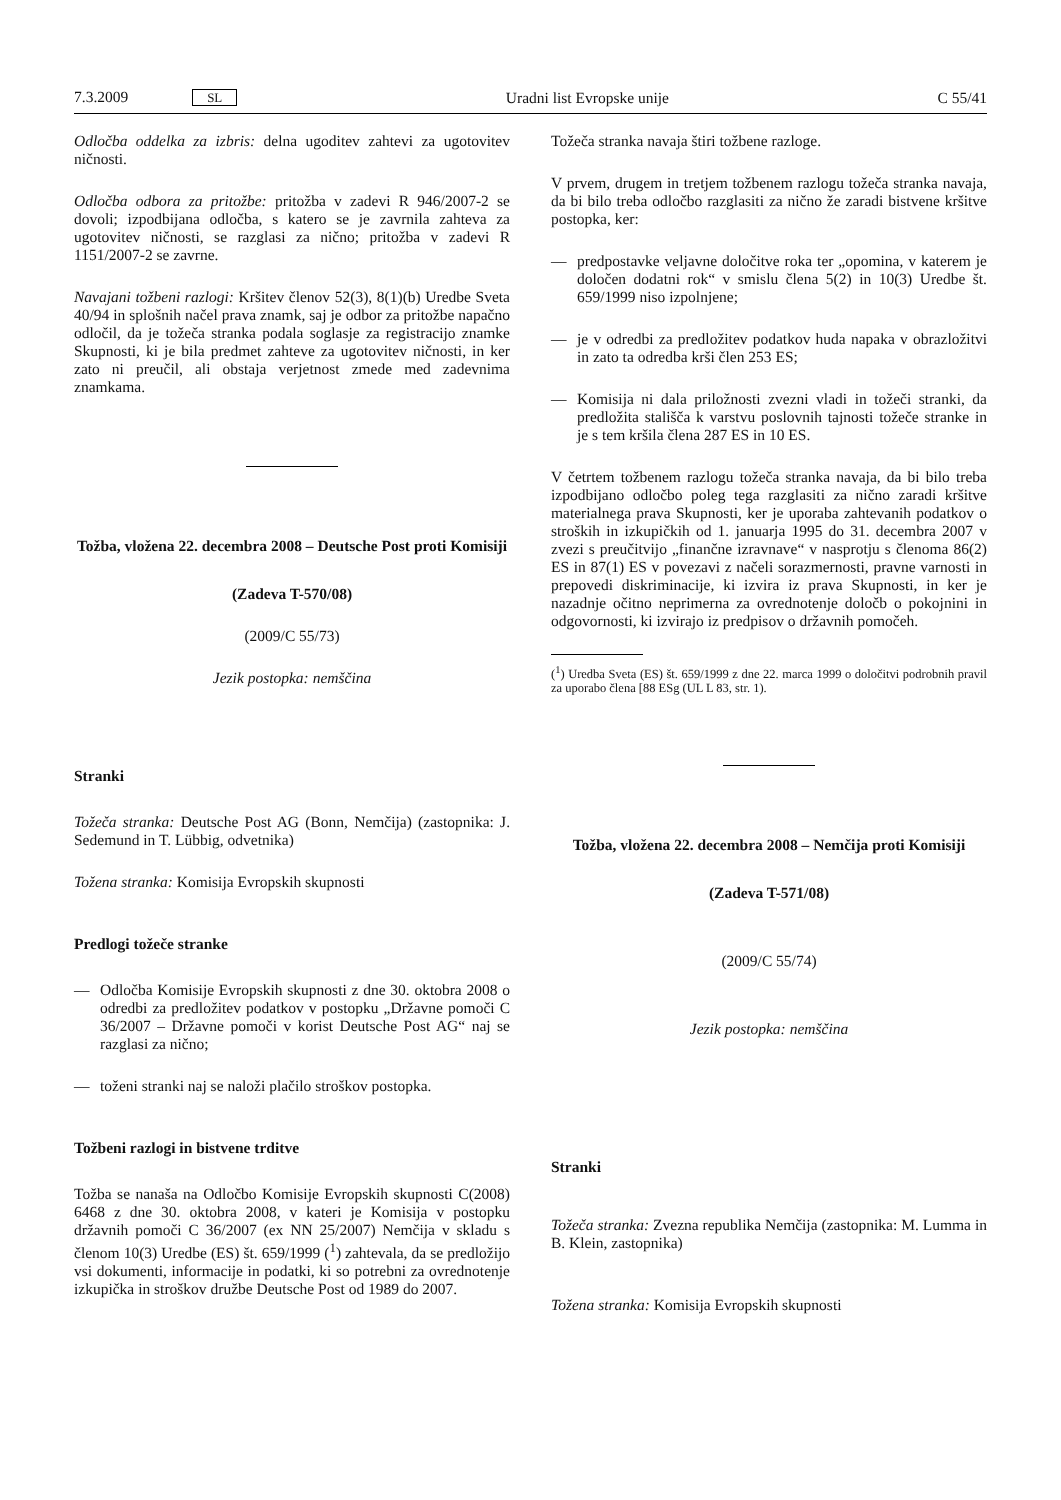7.3.2009 SL Uradni list Evropske unije C 55/41
Odločba oddelka za izbris: delna ugoditev zahtevi za ugotovitev ničnosti.
Odločba odbora za pritožbe: pritožba v zadevi R 946/2007-2 se dovoli; izpodbijana odločba, s katero se je zavrnila zahteva za ugotovitev ničnosti, se razglasi za nično; pritožba v zadevi R 1151/2007-2 se zavrne.
Navajani tožbeni razlogi: Kršitev členov 52(3), 8(1)(b) Uredbe Sveta 40/94 in splošnih načel prava znamk, saj je odbor za pritožbe napačno odločil, da je tožeča stranka podala soglasje za registracijo znamke Skupnosti, ki je bila predmet zahteve za ugotovitev ničnosti, in ker zato ni preučil, ali obstaja verjetnost zmede med zadevnima znamkama.
Tožba, vložena 22. decembra 2008 – Deutsche Post proti Komisiji
(Zadeva T-570/08)
(2009/C 55/73)
Jezik postopka: nemščina
Stranki
Tožeča stranka: Deutsche Post AG (Bonn, Nemčija) (zastopnika: J. Sedemund in T. Lübbig, odvetnika)
Tožena stranka: Komisija Evropskih skupnosti
Predlogi tožeče stranke
— Odločba Komisije Evropskih skupnosti z dne 30. oktobra 2008 o odredbi za predložitev podatkov v postopku „Državne pomoči C 36/2007 – Državne pomoči v korist Deutsche Post AG“ naj se razglasi za nično;
— toženi stranki naj se naloži plačilo stroškov postopka.
Tožbeni razlogi in bistvene trditve
Tožba se nanaša na Odločbo Komisije Evropskih skupnosti C(2008) 6468 z dne 30. oktobra 2008, v kateri je Komisija v postopku državnih pomoči C 36/2007 (ex NN 25/2007) Nemčija v skladu s členom 10(3) Uredbe (ES) št. 659/1999 (<sup>1</sup>) zahtevala, da se predložijo vsi dokumenti, informacije in podatki, ki so potrebni za ovrednotenje izkupička in stroškov družbe Deutsche Post od 1989 do 2007.
Tožeča stranka navaja štiri tožbene razloge.
V prvem, drugem in tretjem tožbenem razlogu tožeča stranka navaja, da bi bilo treba odločbo razglasiti za nično že zaradi bistvene kršitve postopka, ker:
— predpostavke veljavne določitve roka ter „opomina, v katerem je določen dodatni rok“ v smislu člena 5(2) in 10(3) Uredbe št. 659/1999 niso izpolnjene;
— je v odredbi za predložitev podatkov huda napaka v obrazložitvi in zato ta odredba krši člen 253 ES;
— Komisija ni dala priložnosti zvezni vladi in tožeči stranki, da predložita stališča k varstvu poslovnih tajnosti tožeče stranke in je s tem kršila člena 287 ES in 10 ES.
V četrtem tožbenem razlogu tožeča stranka navaja, da bi bilo treba izpodbijano odločbo poleg tega razglasiti za nično zaradi kršitve materialnega prava Skupnosti, ker je uporaba zahtevanih podatkov o stroških in izkupičkih od 1. januarja 1995 do 31. decembra 2007 v zvezi s preučitvijo „finančne izravnave“ v nasprotju s členoma 86(2) ES in 87(1) ES v povezavi z načeli sorazmernosti, pravne varnosti in prepovedi diskriminacije, ki izvira iz prava Skupnosti, in ker je nazadnje očitno neprimerna za ovrednotenje določb o pokojnini in odgovornosti, ki izvirajo iz predpisov o državnih pomočeh.
(<sup>1</sup>) Uredba Sveta (ES) št. 659/1999 z dne 22. marca 1999 o določitvi podrobnih pravil za uporabo člena [88 ESg (UL L 83, str. 1).
Tožba, vložena 22. decembra 2008 – Nemčija proti Komisiji
(Zadeva T-571/08)
(2009/C 55/74)
Jezik postopka: nemščina
Stranki
Tožeča stranka: Zvezna republika Nemčija (zastopnika: M. Lumma in B. Klein, zastopnika)
Tožena stranka: Komisija Evropskih skupnosti